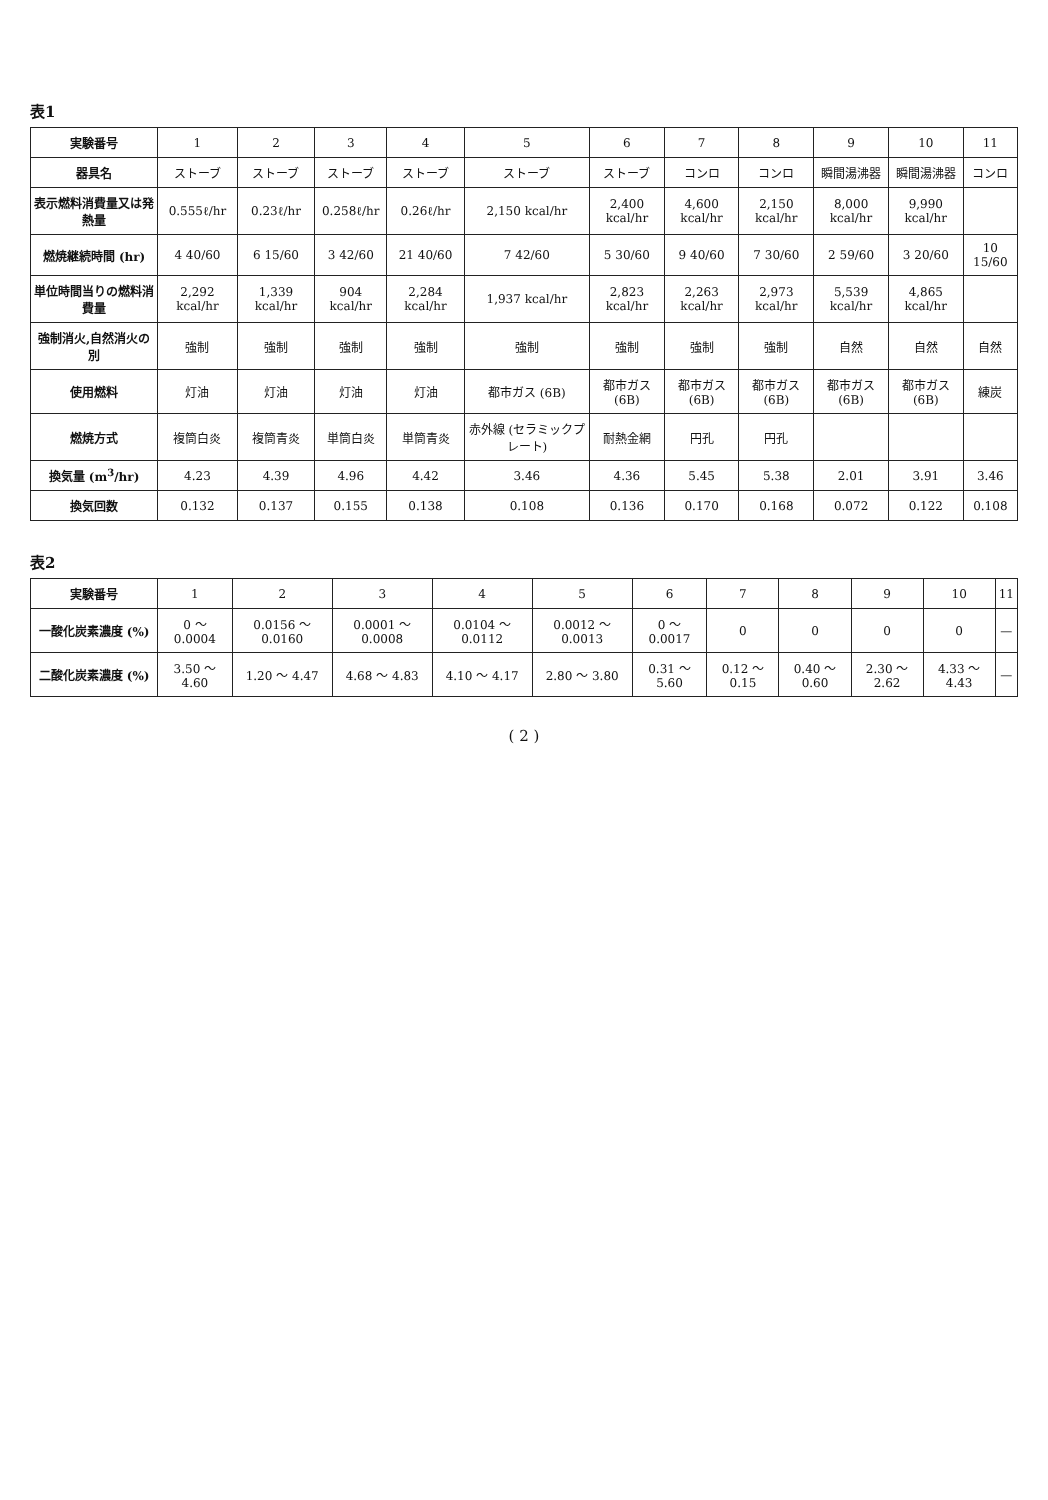表1
| 実験番号 | 1 | 2 | 3 | 4 | 5 | 6 | 7 | 8 | 9 | 10 | 11 |
| 器具名 | ストーブ | ストーブ | ストーブ | ストーブ | ストーブ | ストーブ | コンロ | コンロ | 瞬間湯沸器 | 瞬間湯沸器 | コンロ |
| 表示燃料消費量又は発熱量 | 0.555ℓ/hr | 0.23ℓ/hr | 0.258ℓ/hr | 0.26ℓ/hr | 2,150 kcal/hr | 2,400 kcal/hr | 4,600 kcal/hr | 2,150 kcal/hr | 8,000 kcal/hr | 9,990 kcal/hr | |
| 燃焼継続時間 (hr) | 4 40/60 | 6 15/60 | 3 42/60 | 21 40/60 | 7 42/60 | 5 30/60 | 9 40/60 | 7 30/60 | 2 59/60 | 3 20/60 | 10 15/60 |
| 単位時間当りの燃料消費量 | 2,292 kcal/hr | 1,339 kcal/hr | 904 kcal/hr | 2,284 kcal/hr | 1,937 kcal/hr | 2,823 kcal/hr | 2,263 kcal/hr | 2,973 kcal/hr | 5,539 kcal/hr | 4,865 kcal/hr | |
| 強制消火,自然消火の別 | 強制 | 強制 | 強制 | 強制 | 強制 | 強制 | 強制 | 強制 | 自然 | 自然 | 自然 |
| 使用燃料 | 灯油 | 灯油 | 灯油 | 灯油 | 都市ガス (6B) | 都市ガス (6B) | 都市ガス (6B) | 都市ガス (6B) | 都市ガス (6B) | 都市ガス (6B) | 練炭 |
| 燃焼方式 | 複筒白炎 | 複筒青炎 | 単筒白炎 | 単筒青炎 | 赤外線 (セラミックプレート) | 耐熱金網 | 円孔 | 円孔 | | | |
| 換気量 (m<sup>3</sup>/hr) | 4.23 | 4.39 | 4.96 | 4.42 | 3.46 | 4.36 | 5.45 | 5.38 | 2.01 | 3.91 | 3.46 |
| 換気回数 | 0.132 | 0.137 | 0.155 | 0.138 | 0.108 | 0.136 | 0.170 | 0.168 | 0.072 | 0.122 | 0.108 |
表2
| 実験番号 | 1 | 2 | 3 | 4 | 5 | 6 | 7 | 8 | 9 | 10 | 11 |
| 一酸化炭素濃度 (%) | 0 ～ 0.0004 | 0.0156 ～ 0.0160 | 0.0001 ～ 0.0008 | 0.0104 ～ 0.0112 | 0.0012 ～ 0.0013 | 0 ～ 0.0017 | 0 | 0 | 0 | 0 | — |
| 二酸化炭素濃度 (%) | 3.50 ～ 4.60 | 1.20 ～ 4.47 | 4.68 ～ 4.83 | 4.10 ～ 4.17 | 2.80 ～ 3.80 | 0.31 ～ 5.60 | 0.12 ～ 0.15 | 0.40 ～ 0.60 | 2.30 ～ 2.62 | 4.33 ～ 4.43 | — |
( 2 )